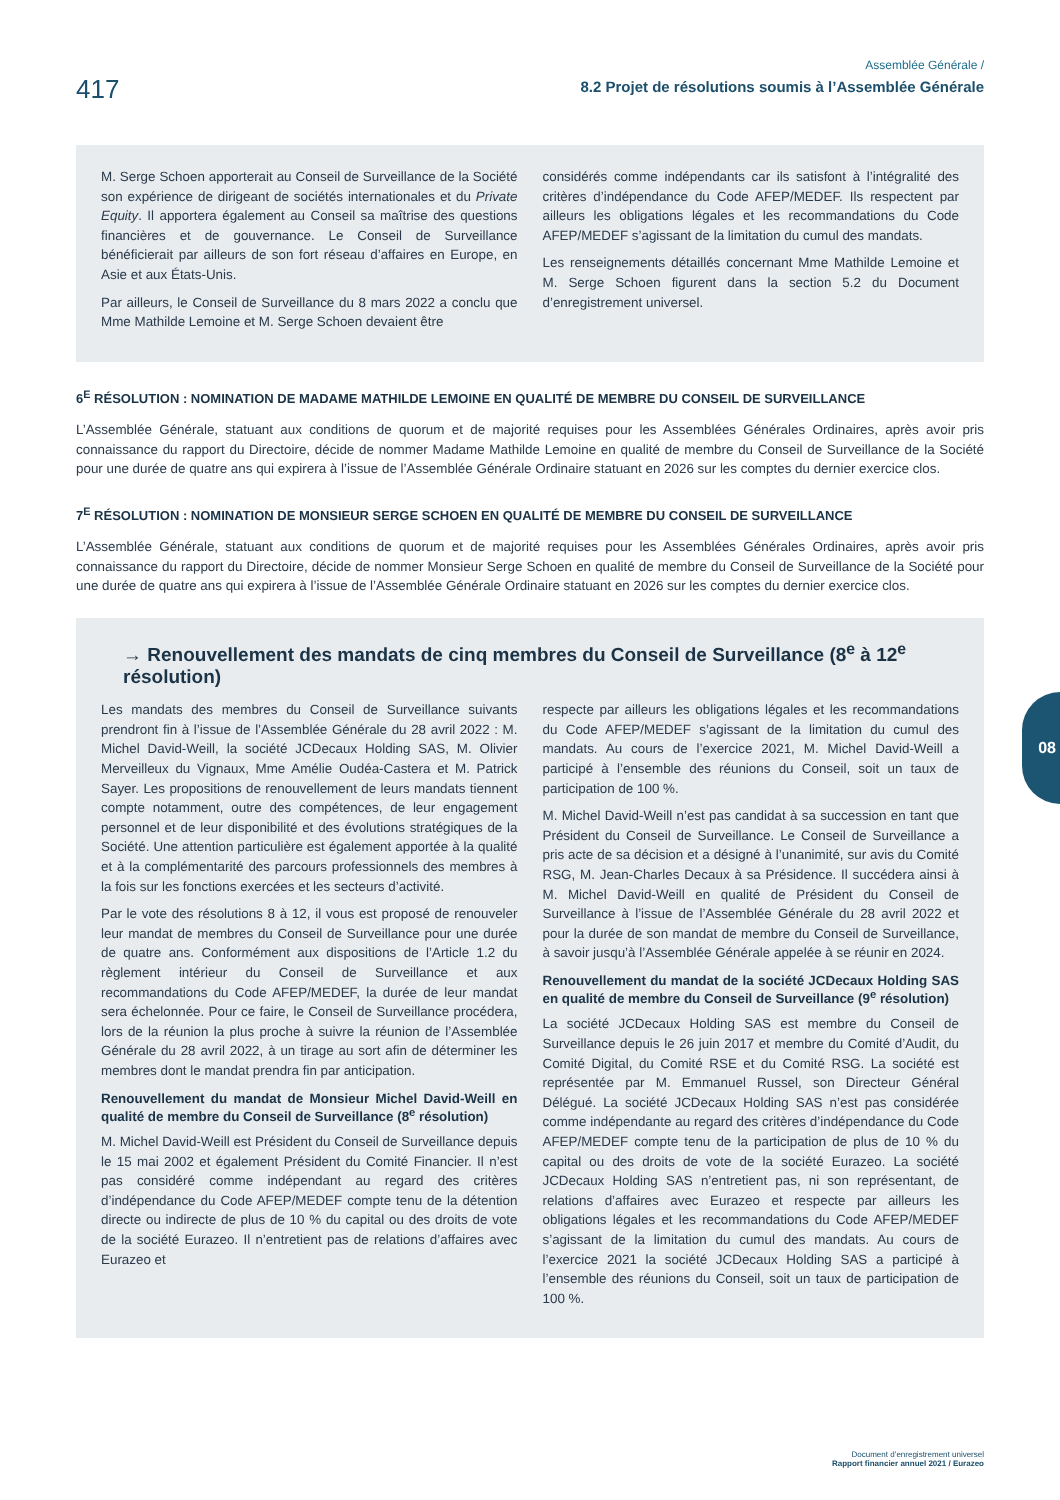417
Assemblée Générale /
8.2 Projet de résolutions soumis à l’Assemblée Générale
M. Serge Schoen apporterait au Conseil de Surveillance de la Société son expérience de dirigeant de sociétés internationales et du Private Equity. Il apportera également au Conseil sa maîtrise des questions financières et de gouvernance. Le Conseil de Surveillance bénéficierait par ailleurs de son fort réseau d’affaires en Europe, en Asie et aux États-Unis.
Par ailleurs, le Conseil de Surveillance du 8 mars 2022 a conclu que Mme Mathilde Lemoine et M. Serge Schoen devaient être
considérés comme indépendants car ils satisfont à l’intégralité des critères d’indépendance du Code AFEP/MEDEF. Ils respectent par ailleurs les obligations légales et les recommandations du Code AFEP/MEDEF s’agissant de la limitation du cumul des mandats.
Les renseignements détaillés concernant Mme Mathilde Lemoine et M. Serge Schoen figurent dans la section 5.2 du Document d’enregistrement universel.
6<sup>E</sup> RÉSOLUTION : NOMINATION DE MADAME MATHILDE LEMOINE EN QUALITÉ DE MEMBRE DU CONSEIL DE SURVEILLANCE
L’Assemblée Générale, statuant aux conditions de quorum et de majorité requises pour les Assemblées Générales Ordinaires, après avoir pris connaissance du rapport du Directoire, décide de nommer Madame Mathilde Lemoine en qualité de membre du Conseil de Surveillance de la Société pour une durée de quatre ans qui expirera à l’issue de l’Assemblée Générale Ordinaire statuant en 2026 sur les comptes du dernier exercice clos.
7<sup>E</sup> RÉSOLUTION : NOMINATION DE MONSIEUR SERGE SCHOEN EN QUALITÉ DE MEMBRE DU CONSEIL DE SURVEILLANCE
L’Assemblée Générale, statuant aux conditions de quorum et de majorité requises pour les Assemblées Générales Ordinaires, après avoir pris connaissance du rapport du Directoire, décide de nommer Monsieur Serge Schoen en qualité de membre du Conseil de Surveillance de la Société pour une durée de quatre ans qui expirera à l’issue de l’Assemblée Générale Ordinaire statuant en 2026 sur les comptes du dernier exercice clos.
→ Renouvellement des mandats de cinq membres du Conseil de Surveillance (8<sup>e</sup> à 12<sup>e</sup> résolution)
Les mandats des membres du Conseil de Surveillance suivants prendront fin à l’issue de l’Assemblée Générale du 28 avril 2022 : M. Michel David-Weill, la société JCDecaux Holding SAS, M. Olivier Merveilleux du Vignaux, Mme Amélie Oudéa-Castera et M. Patrick Sayer. Les propositions de renouvellement de leurs mandats tiennent compte notamment, outre des compétences, de leur engagement personnel et de leur disponibilité et des évolutions stratégiques de la Société. Une attention particulière est également apportée à la qualité et à la complémentarité des parcours professionnels des membres à la fois sur les fonctions exercées et les secteurs d’activité.
Par le vote des résolutions 8 à 12, il vous est proposé de renouveler leur mandat de membres du Conseil de Surveillance pour une durée de quatre ans. Conformément aux dispositions de l’Article 1.2 du règlement intérieur du Conseil de Surveillance et aux recommandations du Code AFEP/MEDEF, la durée de leur mandat sera échelonnée. Pour ce faire, le Conseil de Surveillance procédera, lors de la réunion la plus proche à suivre la réunion de l’Assemblée Générale du 28 avril 2022, à un tirage au sort afin de déterminer les membres dont le mandat prendra fin par anticipation.
Renouvellement du mandat de Monsieur Michel David-Weill en qualité de membre du Conseil de Surveillance (8<sup>e</sup> résolution)
M. Michel David-Weill est Président du Conseil de Surveillance depuis le 15 mai 2002 et également Président du Comité Financier. Il n’est pas considéré comme indépendant au regard des critères d’indépendance du Code AFEP/MEDEF compte tenu de la détention directe ou indirecte de plus de 10 % du capital ou des droits de vote de la société Eurazeo. Il n’entretient pas de relations d’affaires avec Eurazeo et
respecte par ailleurs les obligations légales et les recommandations du Code AFEP/MEDEF s’agissant de la limitation du cumul des mandats. Au cours de l’exercice 2021, M. Michel David-Weill a participé à l’ensemble des réunions du Conseil, soit un taux de participation de 100 %.
M. Michel David-Weill n’est pas candidat à sa succession en tant que Président du Conseil de Surveillance. Le Conseil de Surveillance a pris acte de sa décision et a désigné à l’unanimité, sur avis du Comité RSG, M. Jean-Charles Decaux à sa Présidence. Il succédera ainsi à M. Michel David-Weill en qualité de Président du Conseil de Surveillance à l’issue de l’Assemblée Générale du 28 avril 2022 et pour la durée de son mandat de membre du Conseil de Surveillance, à savoir jusqu’à l’Assemblée Générale appelée à se réunir en 2024.
Renouvellement du mandat de la société JCDecaux Holding SAS en qualité de membre du Conseil de Surveillance (9<sup>e</sup> résolution)
La société JCDecaux Holding SAS est membre du Conseil de Surveillance depuis le 26 juin 2017 et membre du Comité d’Audit, du Comité Digital, du Comité RSE et du Comité RSG. La société est représentée par M. Emmanuel Russel, son Directeur Général Délégué. La société JCDecaux Holding SAS n’est pas considérée comme indépendante au regard des critères d’indépendance du Code AFEP/MEDEF compte tenu de la participation de plus de 10 % du capital ou des droits de vote de la société Eurazeo. La société JCDecaux Holding SAS n’entretient pas, ni son représentant, de relations d’affaires avec Eurazeo et respecte par ailleurs les obligations légales et les recommandations du Code AFEP/MEDEF s’agissant de la limitation du cumul des mandats. Au cours de l’exercice 2021 la société JCDecaux Holding SAS a participé à l’ensemble des réunions du Conseil, soit un taux de participation de 100 %.
08
Document d’enregistrement universel
Rapport financier annuel 2021 / Eurazeo